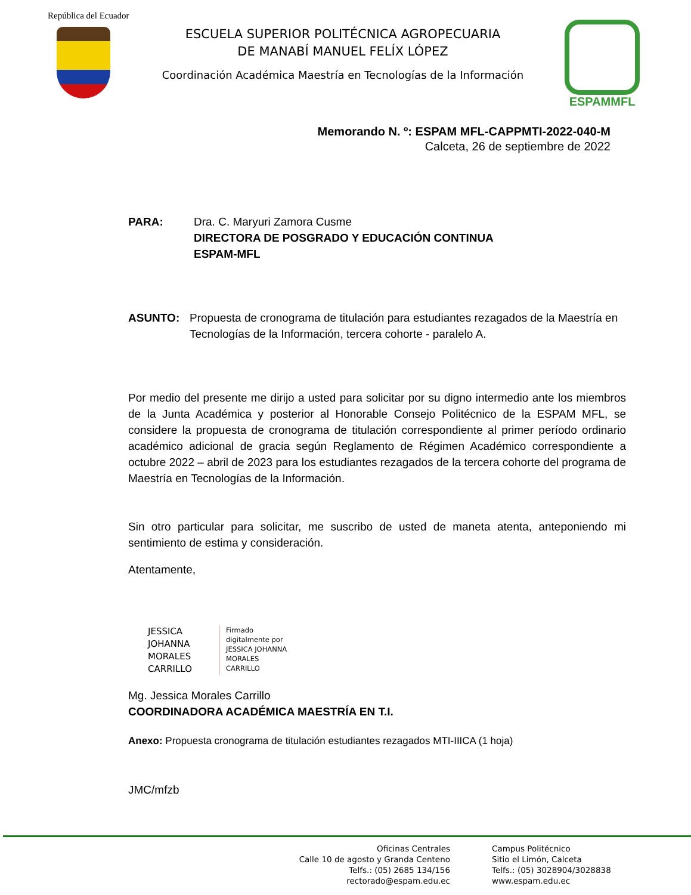República del Ecuador
ESCUELA SUPERIOR POLITÉCNICA AGROPECUARIA
DE MANABÍ MANUEL FELÍX LÓPEZ
Coordinación Académica Maestría en Tecnologías de la Información
ESPAMMFL
Memorando N. º: ESPAM MFL-CAPPMTI-2022-040-M
Calceta, 26 de septiembre de 2022
PARA: Dra. C. Maryuri Zamora Cusme
DIRECTORA DE POSGRADO Y EDUCACIÓN CONTINUA
ESPAM-MFL
ASUNTO: Propuesta de cronograma de titulación para estudiantes rezagados de la Maestría en Tecnologías de la Información, tercera cohorte - paralelo A.
Por medio del presente me dirijo a usted para solicitar por su digno intermedio ante los miembros de la Junta Académica y posterior al Honorable Consejo Politécnico de la ESPAM MFL, se considere la propuesta de cronograma de titulación correspondiente al primer período ordinario académico adicional de gracia según Reglamento de Régimen Académico correspondiente a octubre 2022 – abril de 2023 para los estudiantes rezagados de la tercera cohorte del programa de Maestría en Tecnologías de la Información.
Sin otro particular para solicitar, me suscribo de usted de maneta atenta, anteponiendo mi sentimiento de estima y consideración.
Atentamente,
JESSICA
JOHANNA
MORALES
CARRILLO
Firmado
digitalmente por
JESSICA JOHANNA
MORALES
CARRILLO
Mg. Jessica Morales Carrillo
COORDINADORA ACADÉMICA MAESTRÍA EN T.I.
Anexo: Propuesta cronograma de titulación estudiantes rezagados MTI-IIICA (1 hoja)
JMC/mfzb
Oficinas Centrales
Calle 10 de agosto y Granda Centeno
Telfs.: (05) 2685 134/156
rectorado@espam.edu.ec
Campus Politécnico
Sitio el Limón, Calceta
Telfs.: (05) 3028904/3028838
www.espam.edu.ec